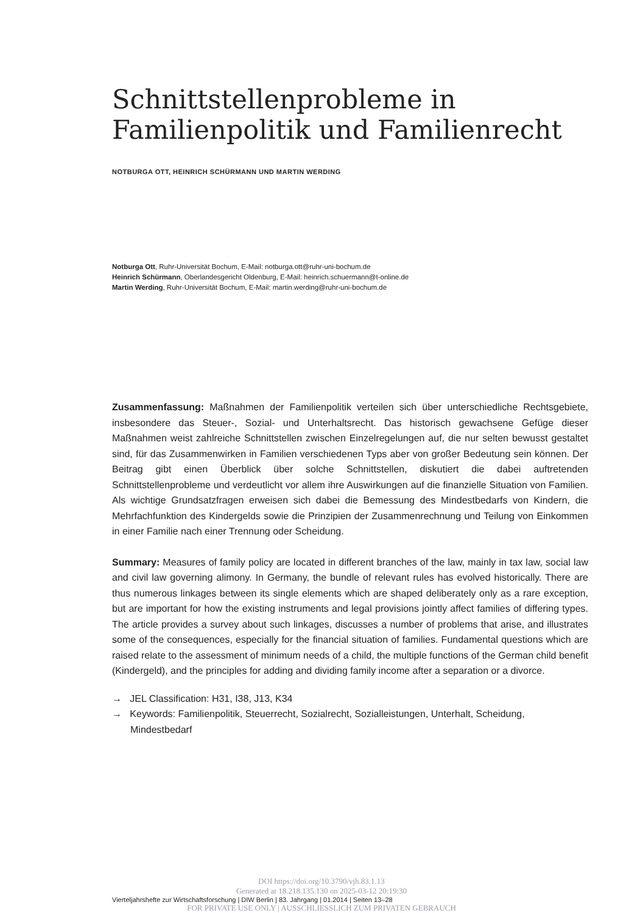Schnittstellenprobleme in Familienpolitik und Familienrecht
NOTBURGA OTT, HEINRICH SCHÜRMANN UND MARTIN WERDING
Notburga Ott, Ruhr-Universität Bochum, E-Mail: notburga.ott@ruhr-uni-bochum.de
Heinrich Schürmann, Oberlandesgericht Oldenburg, E-Mail: heinrich.schuermann@t-online.de
Martin Werding, Ruhr-Universität Bochum, E-Mail: martin.werding@ruhr-uni-bochum.de
Zusammenfassung: Maßnahmen der Familienpolitik verteilen sich über unterschiedliche Rechtsgebiete, insbesondere das Steuer-, Sozial- und Unterhaltsrecht. Das historisch gewachsene Gefüge dieser Maßnahmen weist zahlreiche Schnittstellen zwischen Einzelregelungen auf, die nur selten bewusst gestaltet sind, für das Zusammenwirken in Familien verschiedenen Typs aber von großer Bedeutung sein können. Der Beitrag gibt einen Überblick über solche Schnittstellen, diskutiert die dabei auftretenden Schnittstellenprobleme und verdeutlicht vor allem ihre Auswirkungen auf die finanzielle Situation von Familien. Als wichtige Grundsatzfragen erweisen sich dabei die Bemessung des Mindestbedarfs von Kindern, die Mehrfachfunktion des Kindergelds sowie die Prinzipien der Zusammenrechnung und Teilung von Einkommen in einer Familie nach einer Trennung oder Scheidung.
Summary: Measures of family policy are located in different branches of the law, mainly in tax law, social law and civil law governing alimony. In Germany, the bundle of relevant rules has evolved historically. There are thus numerous linkages between its single elements which are shaped deliberately only as a rare exception, but are important for how the existing instruments and legal provisions jointly affect families of differing types. The article provides a survey about such linkages, discusses a number of problems that arise, and illustrates some of the consequences, especially for the financial situation of families. Fundamental questions which are raised relate to the assessment of minimum needs of a child, the multiple functions of the German child benefit (Kindergeld), and the principles for adding and dividing family income after a separation or a divorce.
→ JEL Classification: H31, I38, J13, K34
→ Keywords: Familienpolitik, Steuerrecht, Sozialrecht, Sozialleistungen, Unterhalt, Scheidung, Mindestbedarf
DOI https://doi.org/10.3790/vjh.83.1.13
Generated at 18.218.135.130 on 2025-03-12 20:19:30
Vierteljahrshefte zur Wirtschaftsforschung | DIW Berlin | 83. Jahrgang | 01.2014 | Seiten 13–28
FOR PRIVATE USE ONLY | AUSSCHLIESSLICH ZUM PRIVATEN GEBRAUCH